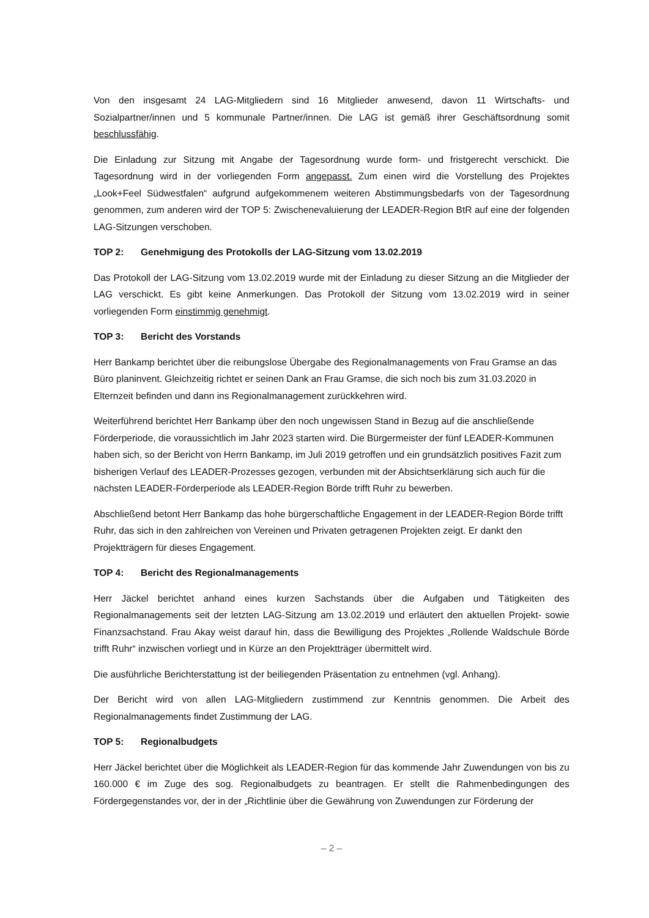Von den insgesamt 24 LAG-Mitgliedern sind 16 Mitglieder anwesend, davon 11 Wirtschafts- und Sozialpartner/innen und 5 kommunale Partner/innen. Die LAG ist gemäß ihrer Geschäftsordnung somit beschlussfähig.
Die Einladung zur Sitzung mit Angabe der Tagesordnung wurde form- und fristgerecht verschickt. Die Tagesordnung wird in der vorliegenden Form angepasst. Zum einen wird die Vorstellung des Projektes „Look+Feel Südwestfalen“ aufgrund aufgekommenem weiteren Abstimmungsbedarfs von der Tagesordnung genommen, zum anderen wird der TOP 5: Zwischenevaluierung der LEADER-Region BtR auf eine der folgenden LAG-Sitzungen verschoben.
TOP 2: Genehmigung des Protokolls der LAG-Sitzung vom 13.02.2019
Das Protokoll der LAG-Sitzung vom 13.02.2019 wurde mit der Einladung zu dieser Sitzung an die Mitglieder der LAG verschickt. Es gibt keine Anmerkungen. Das Protokoll der Sitzung vom 13.02.2019 wird in seiner vorliegenden Form einstimmig genehmigt.
TOP 3: Bericht des Vorstands
Herr Bankamp berichtet über die reibungslose Übergabe des Regionalmanagements von Frau Gramse an das Büro planinvent. Gleichzeitig richtet er seinen Dank an Frau Gramse, die sich noch bis zum 31.03.2020 in Elternzeit befinden und dann ins Regionalmanagement zurückkehren wird.
Weiterführend berichtet Herr Bankamp über den noch ungewissen Stand in Bezug auf die anschließende Förderperiode, die voraussichtlich im Jahr 2023 starten wird. Die Bürgermeister der fünf LEADER-Kommunen haben sich, so der Bericht von Herrn Bankamp, im Juli 2019 getroffen und ein grundsätzlich positives Fazit zum bisherigen Verlauf des LEADER-Prozesses gezogen, verbunden mit der Absichtserklärung sich auch für die nächsten LEADER-Förderperiode als LEADER-Region Börde trifft Ruhr zu bewerben.
Abschließend betont Herr Bankamp das hohe bürgerschaftliche Engagement in der LEADER-Region Börde trifft Ruhr, das sich in den zahlreichen von Vereinen und Privaten getragenen Projekten zeigt. Er dankt den Projektträgern für dieses Engagement.
TOP 4: Bericht des Regionalmanagements
Herr Jäckel berichtet anhand eines kurzen Sachstands über die Aufgaben und Tätigkeiten des Regionalmanagements seit der letzten LAG-Sitzung am 13.02.2019 und erläutert den aktuellen Projekt- sowie Finanzsachstand. Frau Akay weist darauf hin, dass die Bewilligung des Projektes „Rollende Waldschule Börde trifft Ruhr“ inzwischen vorliegt und in Kürze an den Projektträger übermittelt wird.
Die ausführliche Berichterstattung ist der beiliegenden Präsentation zu entnehmen (vgl. Anhang).
Der Bericht wird von allen LAG-Mitgliedern zustimmend zur Kenntnis genommen. Die Arbeit des Regionalmanagements findet Zustimmung der LAG.
TOP 5: Regionalbudgets
Herr Jäckel berichtet über die Möglichkeit als LEADER-Region für das kommende Jahr Zuwendungen von bis zu 160.000 € im Zuge des sog. Regionalbudgets zu beantragen. Er stellt die Rahmenbedingungen des Fördergegenstandes vor, der in der „Richtlinie über die Gewährung von Zuwendungen zur Förderung der
– 2 –